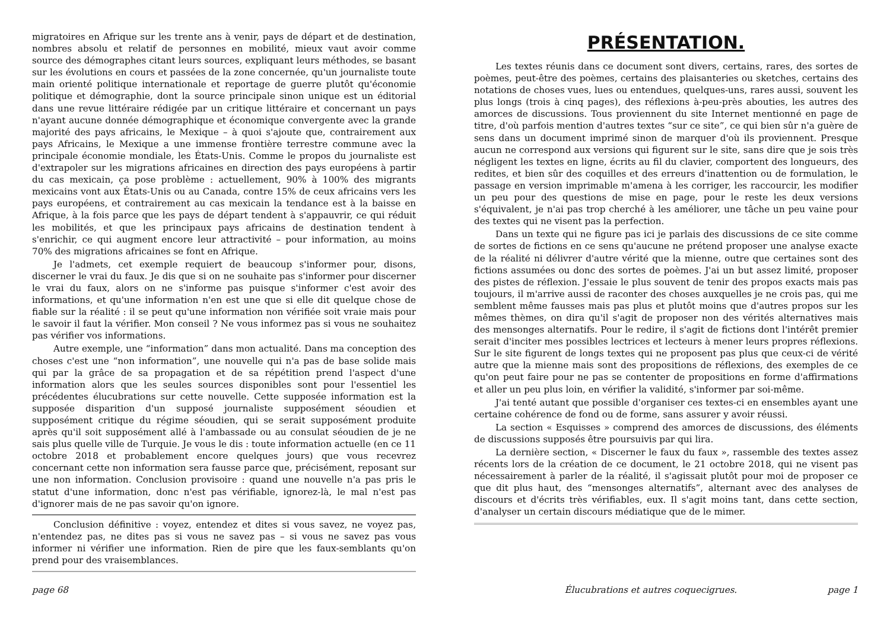migratoires en Afrique sur les trente ans à venir, pays de départ et de destination, nombres absolu et relatif de personnes en mobilité, mieux vaut avoir comme source des démographes citant leurs sources, expliquant leurs méthodes, se basant sur les évolutions en cours et passées de la zone concernée, qu'un journaliste toute main orienté politique internationale et reportage de guerre plutôt qu'économie politique et démographie, dont la source principale sinon unique est un éditorial dans une revue littéraire rédigée par un critique littéraire et concernant un pays n'ayant aucune donnée démographique et économique convergente avec la grande majorité des pays africains, le Mexique – à quoi s'ajoute que, contrairement aux pays Africains, le Mexique a une immense frontière terrestre commune avec la principale économie mondiale, les États-Unis. Comme le propos du journaliste est d'extrapoler sur les migrations africaines en direction des pays européens à partir du cas mexicain, ça pose problème : actuellement, 90% à 100% des migrants mexicains vont aux États-Unis ou au Canada, contre 15% de ceux africains vers les pays européens, et contrairement au cas mexicain la tendance est à la baisse en Afrique, à la fois parce que les pays de départ tendent à s'appauvrir, ce qui réduit les mobilités, et que les principaux pays africains de destination tendent à s'enrichir, ce qui augment encore leur attractivité – pour information, au moins 70% des migrations africaines se font en Afrique.
Je l'admets, cet exemple requiert de beaucoup s'informer pour, disons, discerner le vrai du faux. Je dis que si on ne souhaite pas s'informer pour discerner le vrai du faux, alors on ne s'informe pas puisque s'informer c'est avoir des informations, et qu'une information n'en est une que si elle dit quelque chose de fiable sur la réalité : il se peut qu'une information non vérifiée soit vraie mais pour le savoir il faut la vérifier. Mon conseil ? Ne vous informez pas si vous ne souhaitez pas vérifier vos informations.
Autre exemple, une “information” dans mon actualité. Dans ma conception des choses c'est une “non information”, une nouvelle qui n'a pas de base solide mais qui par la grâce de sa propagation et de sa répétition prend l'aspect d'une information alors que les seules sources disponibles sont pour l'essentiel les précédentes élucubrations sur cette nouvelle. Cette supposée information est la supposée disparition d'un supposé journaliste supposément séoudien et supposément critique du régime séoudien, qui se serait supposément produite après qu'il soit supposément allé à l'ambassade ou au consulat séoudien de je ne sais plus quelle ville de Turquie. Je vous le dis : toute information actuelle (en ce 11 octobre 2018 et probablement encore quelques jours) que vous recevrez concernant cette non information sera fausse parce que, précisément, reposant sur une non information. Conclusion provisoire : quand une nouvelle n'a pas pris le statut d'une information, donc n'est pas vérifiable, ignorez-là, le mal n'est pas d'ignorer mais de ne pas savoir qu'on ignore.
Conclusion définitive : voyez, entendez et dites si vous savez, ne voyez pas, n'entendez pas, ne dites pas si vous ne savez pas – si vous ne savez pas vous informer ni vérifier une information. Rien de pire que les faux-semblants qu'on prend pour des vraisemblances.
page 68
PRÉSENTATION.
Les textes réunis dans ce document sont divers, certains, rares, des sortes de poèmes, peut-être des poèmes, certains des plaisanteries ou sketches, certains des notations de choses vues, lues ou entendues, quelques-uns, rares aussi, souvent les plus longs (trois à cinq pages), des réflexions à-peu-près abouties, les autres des amorces de discussions. Tous proviennent du site Internet mentionné en page de titre, d'où parfois mention d'autres textes “sur ce site”, ce qui bien sûr n'a guère de sens dans un document imprimé sinon de marquer d'où ils proviennent. Presque aucun ne correspond aux versions qui figurent sur le site, sans dire que je sois très négligent les textes en ligne, écrits au fil du clavier, comportent des longueurs, des redites, et bien sûr des coquilles et des erreurs d'inattention ou de formulation, le passage en version imprimable m'amena à les corriger, les raccourcir, les modifier un peu pour des questions de mise en page, pour le reste les deux versions s'équivalent, je n'ai pas trop cherché à les améliorer, une tâche un peu vaine pour des textes qui ne visent pas la perfection.
Dans un texte qui ne figure pas ici je parlais des discussions de ce site comme de sortes de fictions en ce sens qu'aucune ne prétend proposer une analyse exacte de la réalité ni délivrer d'autre vérité que la mienne, outre que certaines sont des fictions assumées ou donc des sortes de poèmes. J'ai un but assez limité, proposer des pistes de réflexion. J'essaie le plus souvent de tenir des propos exacts mais pas toujours, il m'arrive aussi de raconter des choses auxquelles je ne crois pas, qui me semblent même fausses mais pas plus et plutôt moins que d'autres propos sur les mêmes thèmes, on dira qu'il s'agit de proposer non des vérités alternatives mais des mensonges alternatifs. Pour le redire, il s'agit de fictions dont l'intérêt premier serait d'inciter mes possibles lectrices et lecteurs à mener leurs propres réflexions. Sur le site figurent de longs textes qui ne proposent pas plus que ceux-ci de vérité autre que la mienne mais sont des propositions de réflexions, des exemples de ce qu'on peut faire pour ne pas se contenter de propositions en forme d'affirmations et aller un peu plus loin, en vérifier la validité, s'informer par soi-même.
J'ai tenté autant que possible d'organiser ces textes-ci en ensembles ayant une certaine cohérence de fond ou de forme, sans assurer y avoir réussi.
La section « Esquisses » comprend des amorces de discussions, des éléments de discussions supposés être poursuivis par qui lira.
La dernière section, « Discerner le faux du faux », rassemble des textes assez récents lors de la création de ce document, le 21 octobre 2018, qui ne visent pas nécessairement à parler de la réalité, il s'agissait plutôt pour moi de proposer ce que dit plus haut, des “mensonges alternatifs”, alternant avec des analyses de discours et d'écrits très vérifiables, eux. Il s'agit moins tant, dans cette section, d'analyser un certain discours médiatique que de le mimer.
Élucubrations et autres coquecigrues. page 1